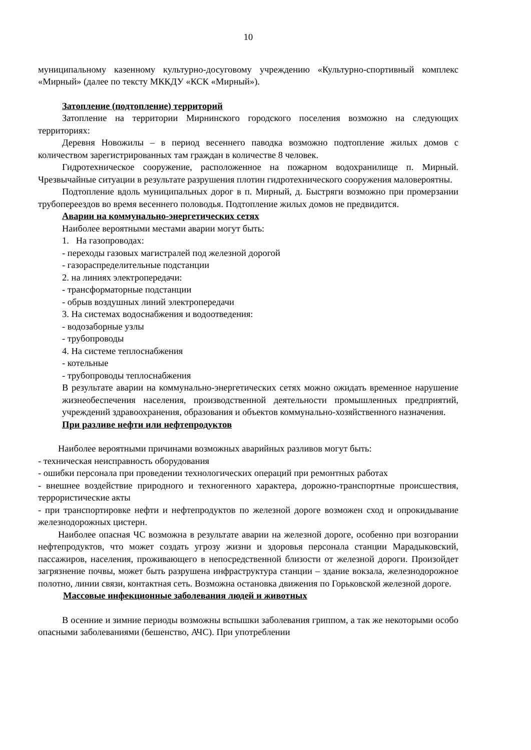10
муниципальному казенному культурно-досуговому учреждению «Культурно-спортивный комплекс «Мирный» (далее по тексту МККДУ «КСК «Мирный»).
Затопление (подтопление) территорий
Затопление на территории Мирнинского городского поселения возможно на следующих территориях:
Деревня Новожилы – в период весеннего паводка возможно подтопление жилых домов с количеством зарегистрированных там граждан в количестве 8 человек.
Гидротехническое сооружение, расположенное на пожарном водохранилище п. Мирный. Чрезвычайные ситуации в результате разрушения плотин гидротехнического сооружения маловероятны.
Подтопление вдоль муниципальных дорог в п. Мирный, д. Быстряги возможно при промерзании трубопереездов во время весеннего половодья. Подтопление жилых домов не предвидится.
Аварии на коммунально-энергетических сетях
Наиболее вероятными местами аварии могут быть:
1. На газопроводах:
- переходы газовых магистралей под железной дорогой
- газораспределительные подстанции
2. на линиях электропередачи:
- трансформаторные подстанции
- обрыв воздушных линий электропередачи
3. На системах водоснабжения и водоотведения:
- водозаборные узлы
- трубопроводы
4. На системе теплоснабжения
- котельные
- трубопроводы теплоснабжения
В результате аварии на коммунально-энергетических сетях можно ожидать временное нарушение жизнеобеспечения населения, производственной деятельности промышленных предприятий, учреждений здравоохранения, образования и объектов коммунально-хозяйственного назначения.
При разливе нефти или нефтепродуктов
Наиболее вероятными причинами возможных аварийных разливов могут быть:
- техническая неисправность оборудования
- ошибки персонала при проведении технологических операций при ремонтных работах
- внешнее воздействие природного и техногенного характера, дорожно-транспортные происшествия, террористические акты
- при транспортировке нефти и нефтепродуктов по железной дороге возможен сход и опрокидывание железнодорожных цистерн.
Наиболее опасная ЧС возможна в результате аварии на железной дороге, особенно при возгорании нефтепродуктов, что может создать угрозу жизни и здоровья персонала станции Марадыковский, пассажиров, населения, проживающего в непосредственной близости от железной дороги. Произойдет загрязнение почвы, может быть разрушена инфраструктура станции – здание вокзала, железнодорожное полотно, линии связи, контактная сеть. Возможна остановка движения по Горьковской железной дороге.
Массовые инфекционные заболевания людей и животных
В осенние и зимние периоды возможны вспышки заболевания гриппом, а так же некоторыми особо опасными заболеваниями (бешенство, АЧС). При употреблении